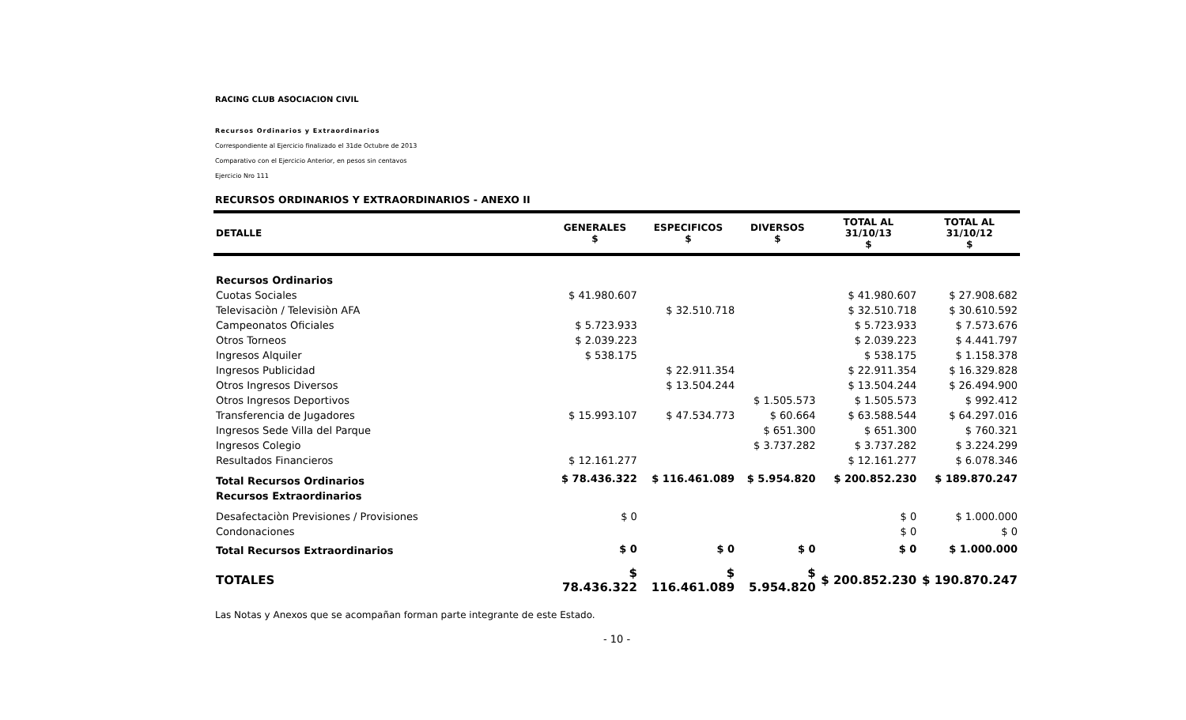RACING CLUB ASOCIACION CIVIL
Recursos Ordinarios y Extraordinarios
Correspondiente al Ejercicio finalizado el 31de Octubre de 2013
Comparativo con el Ejercicio Anterior, en pesos sin centavos
Ejercicio Nro 111
RECURSOS ORDINARIOS Y EXTRAORDINARIOS - ANEXO II
| DETALLE | GENERALES $ | ESPECIFICOS $ | DIVERSOS $ | TOTAL AL 31/10/13 $ | TOTAL AL 31/10/12 $ |
| --- | --- | --- | --- | --- | --- |
| Recursos Ordinarios | | | | | |
| Cuotas Sociales | $ 41.980.607 | | | $ 41.980.607 | $ 27.908.682 |
| Televisaciòn / Televisiòn AFA | | $ 32.510.718 | | $ 32.510.718 | $ 30.610.592 |
| Campeonatos Oficiales | $ 5.723.933 | | | $ 5.723.933 | $ 7.573.676 |
| Otros Torneos | $ 2.039.223 | | | $ 2.039.223 | $ 4.441.797 |
| Ingresos Alquiler | $ 538.175 | | | $ 538.175 | $ 1.158.378 |
| Ingresos Publicidad | | $ 22.911.354 | | $ 22.911.354 | $ 16.329.828 |
| Otros Ingresos Diversos | | $ 13.504.244 | | $ 13.504.244 | $ 26.494.900 |
| Otros Ingresos Deportivos | | | $ 1.505.573 | $ 1.505.573 | $ 992.412 |
| Transferencia de Jugadores | $ 15.993.107 | $ 47.534.773 | $ 60.664 | $ 63.588.544 | $ 64.297.016 |
| Ingresos Sede Villa del Parque | | | $ 651.300 | $ 651.300 | $ 760.321 |
| Ingresos Colegio | | | $ 3.737.282 | $ 3.737.282 | $ 3.224.299 |
| Resultados Financieros | $ 12.161.277 | | | $ 12.161.277 | $ 6.078.346 |
| Total Recursos Ordinarios | $ 78.436.322 | $ 116.461.089 | $ 5.954.820 | $ 200.852.230 | $ 189.870.247 |
| Recursos Extraordinarios | | | | | |
| Desafectaciòn Previsiones / Provisiones | $ 0 | | | $ 0 | $ 1.000.000 |
| Condonaciones | | | | $ 0 | $ 0 |
| Total Recursos Extraordinarios | $ 0 | $ 0 | $ 0 | $ 0 | $ 1.000.000 |
| TOTALES | $ 78.436.322 | $ 116.461.089 | $ 5.954.820 | $ 200.852.230 | $ 190.870.247 |
Las Notas y Anexos que se acompañan forman parte integrante de este Estado.
- 10 -